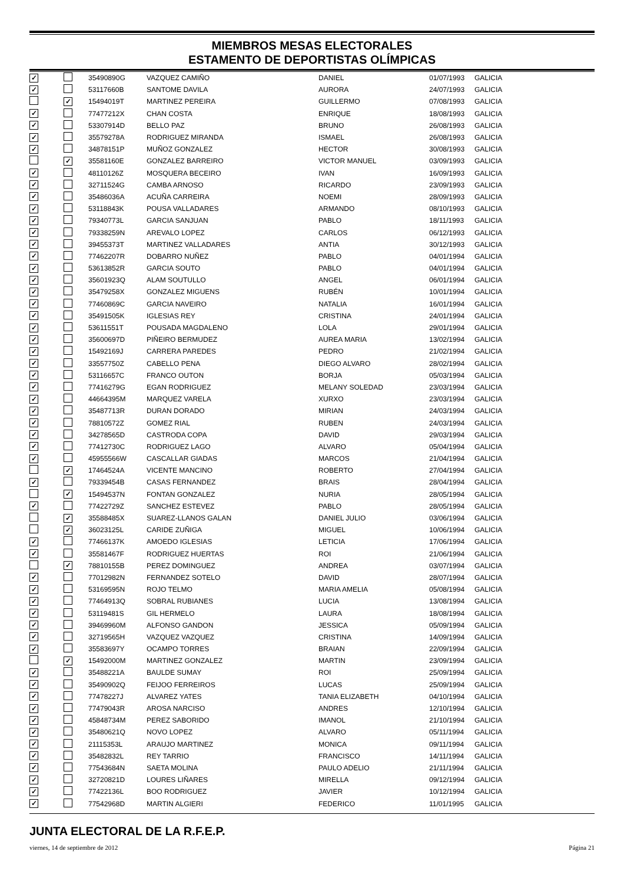MIEMBROS MESAS ELECTORALES
ESTAMENTO DE DEPORTISTAS OLÍMPICAS
| ✓ | | 35490890G | VAZQUEZ CAMIÑO | DANIEL | 01/07/1993 | GALICIA |
| ✓ | | 53117660B | SANTOME DAVILA | AURORA | 24/07/1993 | GALICIA |
| | ✓ | 15494019T | MARTINEZ PEREIRA | GUILLERMO | 07/08/1993 | GALICIA |
| ✓ | | 77477212X | CHAN COSTA | ENRIQUE | 18/08/1993 | GALICIA |
| ✓ | | 53307914D | BELLO PAZ | BRUNO | 26/08/1993 | GALICIA |
| ✓ | | 35579278A | RODRIGUEZ MIRANDA | ISMAEL | 26/08/1993 | GALICIA |
| ✓ | | 34878151P | MUÑOZ GONZALEZ | HECTOR | 30/08/1993 | GALICIA |
| | ✓ | 35581160E | GONZALEZ BARREIRO | VICTOR MANUEL | 03/09/1993 | GALICIA |
| ✓ | | 48110126Z | MOSQUERA BECEIRO | IVAN | 16/09/1993 | GALICIA |
| ✓ | | 32711524G | CAMBA ARNOSO | RICARDO | 23/09/1993 | GALICIA |
| ✓ | | 35486036A | ACUÑA CARREIRA | NOEMI | 28/09/1993 | GALICIA |
| ✓ | | 53118843K | POUSA VALLADARES | ARMANDO | 08/10/1993 | GALICIA |
| ✓ | | 79340773L | GARCIA SANJUAN | PABLO | 18/11/1993 | GALICIA |
| ✓ | | 79338259N | AREVALO LOPEZ | CARLOS | 06/12/1993 | GALICIA |
| ✓ | | 39455373T | MARTINEZ VALLADARES | ANTIA | 30/12/1993 | GALICIA |
| ✓ | | 77462207R | DOBARRO NUÑEZ | PABLO | 04/01/1994 | GALICIA |
| ✓ | | 53613852R | GARCIA SOUTO | PABLO | 04/01/1994 | GALICIA |
| ✓ | | 35601923Q | ALAM SOUTULLO | ANGEL | 06/01/1994 | GALICIA |
| ✓ | | 35479258X | GONZALEZ MIGUENS | RUBÉN | 10/01/1994 | GALICIA |
| ✓ | | 77460869C | GARCIA NAVEIRO | NATALIA | 16/01/1994 | GALICIA |
| ✓ | | 35491505K | IGLESIAS REY | CRISTINA | 24/01/1994 | GALICIA |
| ✓ | | 53611551T | POUSADA MAGDALENO | LOLA | 29/01/1994 | GALICIA |
| ✓ | | 35600697D | PIÑEIRO BERMUDEZ | AUREA MARIA | 13/02/1994 | GALICIA |
| ✓ | | 15492169J | CARRERA PAREDES | PEDRO | 21/02/1994 | GALICIA |
| ✓ | | 33557750Z | CABELLO PENA | DIEGO ALVARO | 28/02/1994 | GALICIA |
| ✓ | | 53116657C | FRANCO OUTON | BORJA | 05/03/1994 | GALICIA |
| ✓ | | 77416279G | EGAN RODRIGUEZ | MELANY SOLEDAD | 23/03/1994 | GALICIA |
| ✓ | | 44664395M | MARQUEZ VARELA | XURXO | 23/03/1994 | GALICIA |
| ✓ | | 35487713R | DURAN DORADO | MIRIAN | 24/03/1994 | GALICIA |
| ✓ | | 78810572Z | GOMEZ RIAL | RUBEN | 24/03/1994 | GALICIA |
| ✓ | | 34278565D | CASTRODA COPA | DAVID | 29/03/1994 | GALICIA |
| ✓ | | 77412730C | RODRIGUEZ LAGO | ALVARO | 05/04/1994 | GALICIA |
| ✓ | | 45955566W | CASCALLAR GIADAS | MARCOS | 21/04/1994 | GALICIA |
| | ✓ | 17464524A | VICENTE MANCINO | ROBERTO | 27/04/1994 | GALICIA |
| ✓ | | 79339454B | CASAS FERNANDEZ | BRAIS | 28/04/1994 | GALICIA |
| | ✓ | 15494537N | FONTAN GONZALEZ | NURIA | 28/05/1994 | GALICIA |
| ✓ | | 77422729Z | SANCHEZ ESTEVEZ | PABLO | 28/05/1994 | GALICIA |
| | ✓ | 35588485X | SUAREZ-LLANOS GALAN | DANIEL JULIO | 03/06/1994 | GALICIA |
| | ✓ | 36023125L | CARIDE ZUÑIGA | MIGUEL | 10/06/1994 | GALICIA |
| ✓ | | 77466137K | AMOEDO IGLESIAS | LETICIA | 17/06/1994 | GALICIA |
| ✓ | | 35581467F | RODRIGUEZ HUERTAS | ROI | 21/06/1994 | GALICIA |
| | ✓ | 78810155B | PEREZ DOMINGUEZ | ANDREA | 03/07/1994 | GALICIA |
| ✓ | | 77012982N | FERNANDEZ SOTELO | DAVID | 28/07/1994 | GALICIA |
| ✓ | | 53169595N | ROJO TELMO | MARIA AMELIA | 05/08/1994 | GALICIA |
| ✓ | | 77464913Q | SOBRAL RUBIANES | LUCIA | 13/08/1994 | GALICIA |
| ✓ | | 53119481S | GIL HERMELO | LAURA | 18/08/1994 | GALICIA |
| ✓ | | 39469960M | ALFONSO GANDON | JESSICA | 05/09/1994 | GALICIA |
| ✓ | | 32719565H | VAZQUEZ VAZQUEZ | CRISTINA | 14/09/1994 | GALICIA |
| ✓ | | 35583697Y | OCAMPO TORRES | BRAIAN | 22/09/1994 | GALICIA |
| | ✓ | 15492000M | MARTINEZ GONZALEZ | MARTIN | 23/09/1994 | GALICIA |
| ✓ | | 35488221A | BAULDE SUMAY | ROI | 25/09/1994 | GALICIA |
| ✓ | | 35490902Q | FEIJOO FERREIROS | LUCAS | 25/09/1994 | GALICIA |
| ✓ | | 77478227J | ALVAREZ YATES | TANIA ELIZABETH | 04/10/1994 | GALICIA |
| ✓ | | 77479043R | AROSA NARCISO | ANDRES | 12/10/1994 | GALICIA |
| ✓ | | 45848734M | PEREZ SABORIDO | IMANOL | 21/10/1994 | GALICIA |
| ✓ | | 35480621Q | NOVO LOPEZ | ALVARO | 05/11/1994 | GALICIA |
| ✓ | | 21115353L | ARAUJO MARTINEZ | MONICA | 09/11/1994 | GALICIA |
| ✓ | | 35482832L | REY TARRIO | FRANCISCO | 14/11/1994 | GALICIA |
| ✓ | | 77543684N | SAETA MOLINA | PAULO ADELIO | 21/11/1994 | GALICIA |
| ✓ | | 32720821D | LOURES LIÑARES | MIRELLA | 09/12/1994 | GALICIA |
| ✓ | | 77422136L | BOO RODRIGUEZ | JAVIER | 10/12/1994 | GALICIA |
| ✓ | | 77542968D | MARTIN ALGIERI | FEDERICO | 11/01/1995 | GALICIA |
JUNTA ELECTORAL DE LA R.F.E.P.
viernes, 14 de septiembre de 2012 Página 21